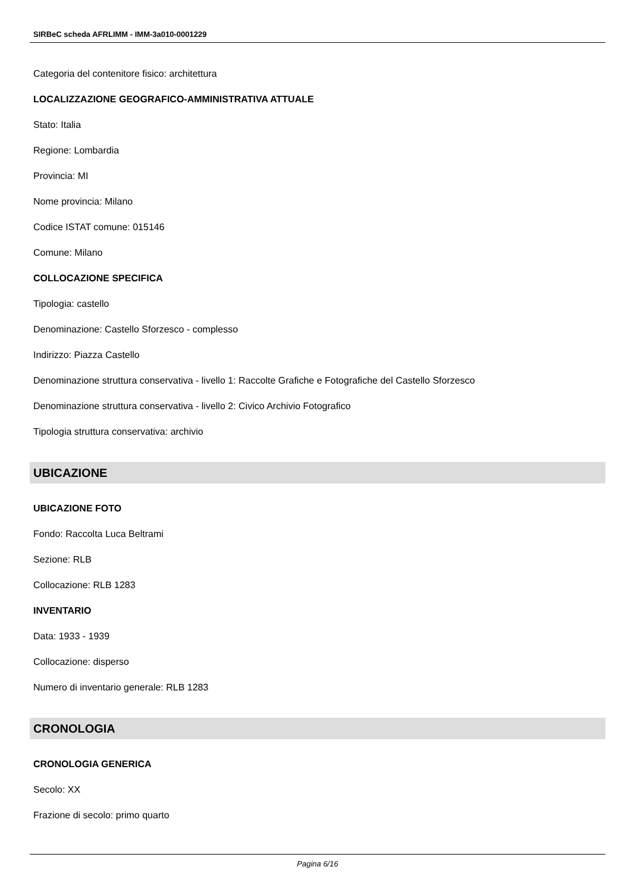SIRBeC scheda AFRLIMM - IMM-3a010-0001229
Categoria del contenitore fisico: architettura
LOCALIZZAZIONE GEOGRAFICO-AMMINISTRATIVA ATTUALE
Stato: Italia
Regione: Lombardia
Provincia: MI
Nome provincia: Milano
Codice ISTAT comune: 015146
Comune: Milano
COLLOCAZIONE SPECIFICA
Tipologia: castello
Denominazione: Castello Sforzesco - complesso
Indirizzo: Piazza Castello
Denominazione struttura conservativa - livello 1: Raccolte Grafiche e Fotografiche del Castello Sforzesco
Denominazione struttura conservativa - livello 2: Civico Archivio Fotografico
Tipologia struttura conservativa: archivio
UBICAZIONE
UBICAZIONE FOTO
Fondo: Raccolta Luca Beltrami
Sezione: RLB
Collocazione: RLB 1283
INVENTARIO
Data: 1933 - 1939
Collocazione: disperso
Numero di inventario generale: RLB 1283
CRONOLOGIA
CRONOLOGIA GENERICA
Secolo: XX
Frazione di secolo: primo quarto
Pagina 6/16